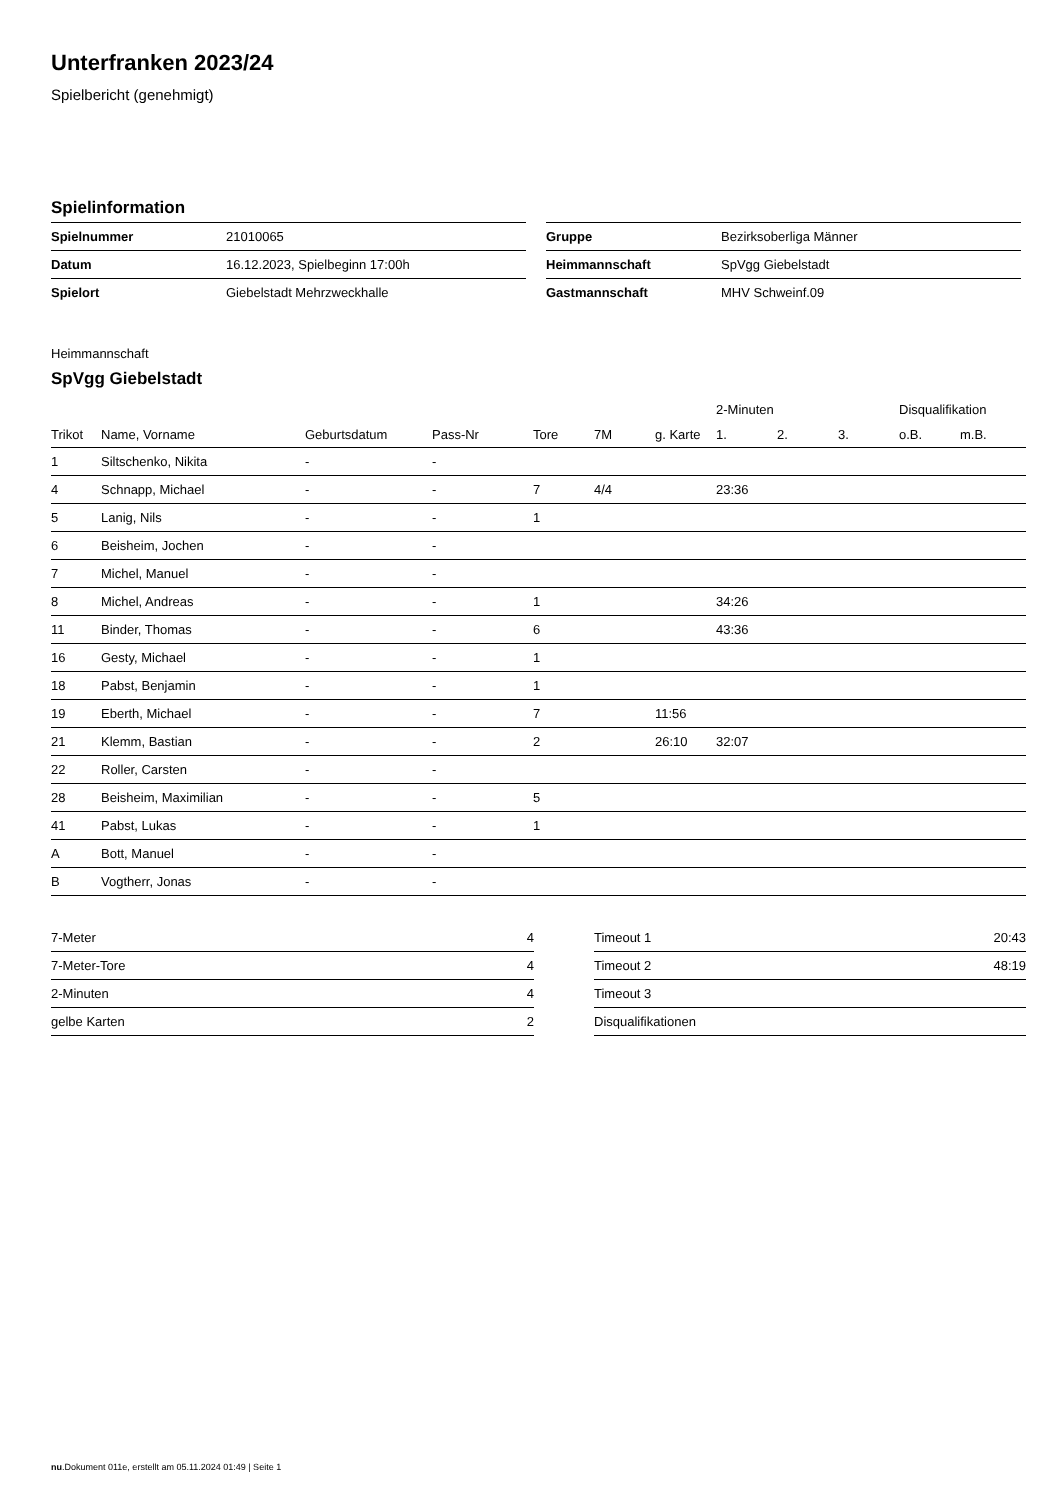Unterfranken 2023/24
Spielbericht (genehmigt)
Spielinformation
| Spielnummer | 21010065 |
| Datum | 16.12.2023, Spielbeginn 17:00h |
| Spielort | Giebelstadt Mehrzweckhalle |
| Gruppe | Bezirksoberliga Männer |
| Heimmannschaft | SpVgg Giebelstadt |
| Gastmannschaft | MHV Schweinf.09 |
Heimmannschaft
SpVgg Giebelstadt
| | | | | | | | 2-Minuten | | | Disqualifikation | |
| --- | --- | --- | --- | --- | --- | --- | --- | --- | --- | --- | --- |
| Trikot | Name, Vorname | Geburtsdatum | Pass-Nr | Tore | 7M | g. Karte | 1. | 2. | 3. | o.B. | m.B. |
| 1 | Siltschenko, Nikita | - | - | | | | | | | | |
| 4 | Schnapp, Michael | - | - | 7 | 4/4 | | 23:36 | | | | |
| 5 | Lanig, Nils | - | - | 1 | | | | | | | |
| 6 | Beisheim, Jochen | - | - | | | | | | | | |
| 7 | Michel, Manuel | - | - | | | | | | | | |
| 8 | Michel, Andreas | - | - | 1 | | | 34:26 | | | | |
| 11 | Binder, Thomas | - | - | 6 | | | 43:36 | | | | |
| 16 | Gesty, Michael | - | - | 1 | | | | | | | |
| 18 | Pabst, Benjamin | - | - | 1 | | | | | | | |
| 19 | Eberth, Michael | - | - | 7 | | 11:56 | | | | | |
| 21 | Klemm, Bastian | - | - | 2 | | 26:10 | 32:07 | | | | |
| 22 | Roller, Carsten | - | - | | | | | | | | |
| 28 | Beisheim, Maximilian | - | - | 5 | | | | | | | |
| 41 | Pabst, Lukas | - | - | 1 | | | | | | | |
| A | Bott, Manuel | - | - | | | | | | | | |
| B | Vogtherr, Jonas | - | - | | | | | | | | |
| 7-Meter | 4 |
| 7-Meter-Tore | 4 |
| 2-Minuten | 4 |
| gelbe Karten | 2 |
| Timeout 1 | 20:43 |
| Timeout 2 | 48:19 |
| Timeout 3 | |
| Disqualifikationen | |
nu.Dokument 011e, erstellt am 05.11.2024 01:49 | Seite 1